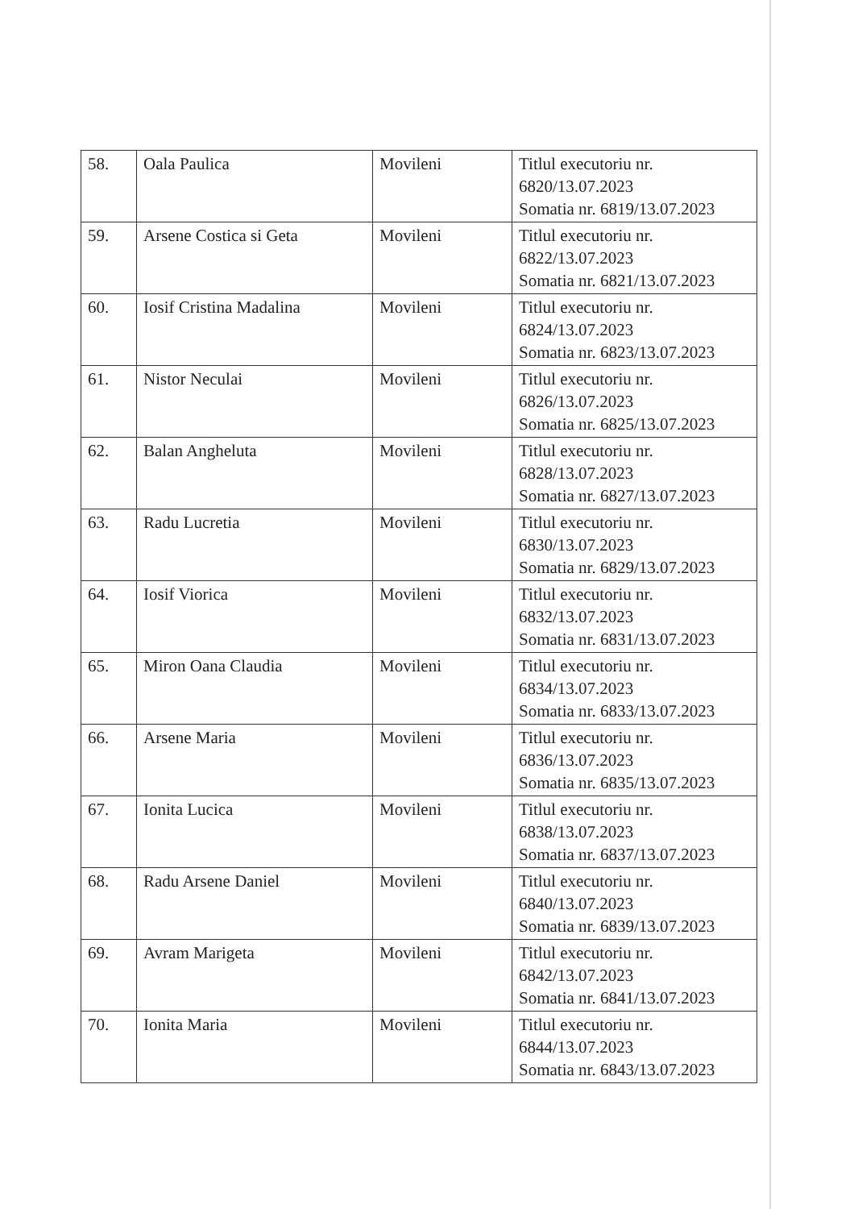| 58. | Oala Paulica | Movileni | Titlul executoriu nr. 6820/13.07.2023 Somatia nr. 6819/13.07.2023 |
| 59. | Arsene Costica si Geta | Movileni | Titlul executoriu nr. 6822/13.07.2023 Somatia nr. 6821/13.07.2023 |
| 60. | Iosif Cristina Madalina | Movileni | Titlul executoriu nr. 6824/13.07.2023 Somatia nr. 6823/13.07.2023 |
| 61. | Nistor Neculai | Movileni | Titlul executoriu nr. 6826/13.07.2023 Somatia nr. 6825/13.07.2023 |
| 62. | Balan Angheluta | Movileni | Titlul executoriu nr. 6828/13.07.2023 Somatia nr. 6827/13.07.2023 |
| 63. | Radu Lucretia | Movileni | Titlul executoriu nr. 6830/13.07.2023 Somatia nr. 6829/13.07.2023 |
| 64. | Iosif Viorica | Movileni | Titlul executoriu nr. 6832/13.07.2023 Somatia nr. 6831/13.07.2023 |
| 65. | Miron Oana Claudia | Movileni | Titlul executoriu nr. 6834/13.07.2023 Somatia nr. 6833/13.07.2023 |
| 66. | Arsene Maria | Movileni | Titlul executoriu nr. 6836/13.07.2023 Somatia nr. 6835/13.07.2023 |
| 67. | Ionita Lucica | Movileni | Titlul executoriu nr. 6838/13.07.2023 Somatia nr. 6837/13.07.2023 |
| 68. | Radu Arsene Daniel | Movileni | Titlul executoriu nr. 6840/13.07.2023 Somatia nr. 6839/13.07.2023 |
| 69. | Avram Marigeta | Movileni | Titlul executoriu nr. 6842/13.07.2023 Somatia nr. 6841/13.07.2023 |
| 70. | Ionita Maria | Movileni | Titlul executoriu nr. 6844/13.07.2023 Somatia nr. 6843/13.07.2023 |